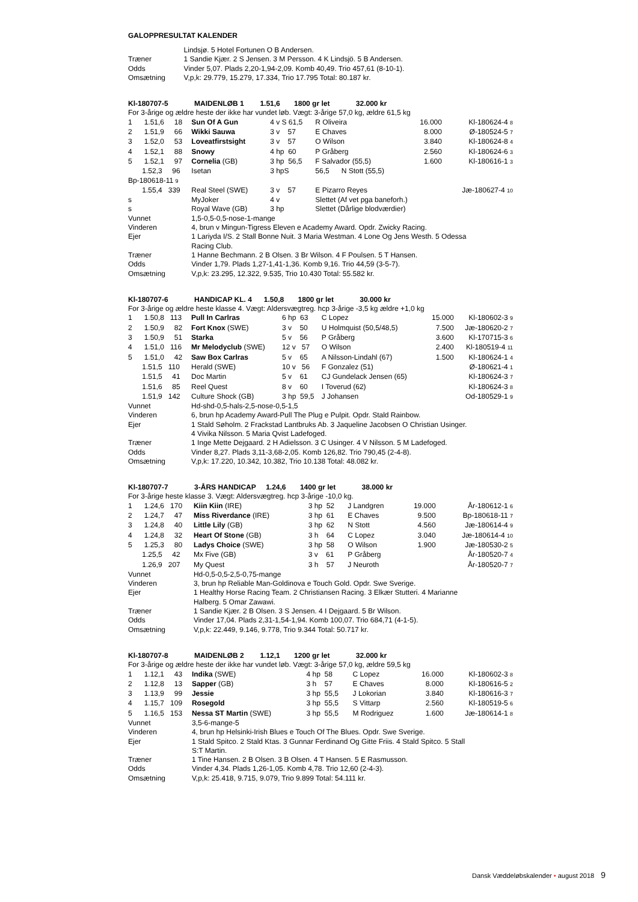GALOPPRESULTAT KALENDER
| | Lindsjø. 5 Hotel Fortunen O B Andersen. |
| Træner | 1 Sandie Kjær. 2 S Jensen. 3 M Persson. 4 K Lindsjö. 5 B Andersen. |
| Odds | Vinder 5,07. Plads 2,20-1,94-2,09. Komb 40,49. Trio 457,61 (8-10-1). |
| Omsætning | V,p,k: 29.779, 15.279, 17.334, Trio 17.795 Total: 80.187 kr. |
| Kl-180707-5 MAIDENLØB 1 1.51,6 1800 gr let 32.000 kr | | | | | |
| For 3-årige og ældre heste der ikke har vundet løb. Vægt: 3-årige 57,0 kg, ældre 61,5 kg | | | | | |
| 1 1.51,6 18 | Sun Of A Gun | 4 v S 61,5 | R Oliveira | 16.000 | Kl-180624-4 8 |
| 2 1.51,9 66 | Wikki Sauwa | 3 v 57 | E Chaves | 8.000 | Ø-180524-5 7 |
| 3 1.52,0 53 | Loveatfirstsight | 3 v 57 | O Wilson | 3.840 | Kl-180624-8 4 |
| 4 1.52,1 88 | Snowy | 4 hp 60 | P Gråberg | 2.560 | Kl-180624-6 3 |
| 5 1.52,1 97 | Cornelia (GB) | 3 hp 56,5 | F Salvador (55,5) | 1.600 | Kl-180616-1 3 |
| 1.52,3 96 | Isetan | 3 hpS | 56,5 N Stott (55,5) | | |
| Bp-180618-11 9 | | | | | |
| 1.55,4 339 | Real Steel (SWE) | 3 v 57 | E Pizarro Reyes | | Jæ-180627-4 10 |
| s | MyJoker | 4 v | Slettet (Af vet pga baneforh.) | | |
| s | Royal Wave (GB) | 3 hp | Slettet (Dårlige blodværdier) | | |
| Vunnet | 1,5-0,5-0,5-nose-1-mange | | | | |
| Vinderen | 4, brun v Mingun-Tigress Eleven e Academy Award. Opdr. Zwicky Racing. | | | | |
| Ejer | 1 Lariyda I/S. 2 Stall Bonne Nuit. 3 Maria Westman. 4 Lone Og Jens Westh. 5 Odessa Racing Club. | | | | |
| Træner | 1 Hanne Bechmann. 2 B Olsen. 3 Br Wilson. 4 F Poulsen. 5 T Hansen. | | | | |
| Odds | Vinder 1,79. Plads 1,27-1,41-1,36. Komb 9,16. Trio 44,59 (3-5-7). | | | | |
| Omsætning | V,p,k: 23.295, 12.322, 9.535, Trio 10.430 Total: 55.582 kr. | | | | |
| Kl-180707-6 HANDICAP KL. 4 1.50,8 1800 gr let 30.000 kr | | | | | |
| For 3-årige og ældre heste klasse 4. Vægt: Aldersvægtreg. hcp 3-årige -3,5 kg ældre +1,0 kg | | | | | |
| 1 1.50,8 113 | Pull In Carlras | 6 hp 63 | C Lopez | 15.000 | Kl-180602-3 9 |
| 2 1.50,9 82 | Fort Knox (SWE) | 3 v 50 | U Holmquist (50,5/48,5) | 7.500 | Jæ-180620-2 7 |
| 3 1.50,9 51 | Starka | 5 v 56 | P Gråberg | 3.600 | Kl-170715-3 6 |
| 4 1.51,0 116 | Mr Melodyclub (SWE) | 12 v 57 | O Wilson | 2.400 | Kl-180519-4 11 |
| 5 1.51,0 42 | Saw Box Carlras | 5 v 65 | A Nilsson-Lindahl (67) | 1.500 | Kl-180624-1 4 |
| 1.51,5 110 | Herald (SWE) | 10 v 56 | F Gonzalez (51) | | Ø-180621-4 1 |
| 1.51,5 41 | Doc Martin | 5 v 61 | CJ Gundelack Jensen (65) | | Kl-180624-3 7 |
| 1.51,6 85 | Reel Quest | 8 v 60 | I Toverud (62) | | Kl-180624-3 8 |
| 1.51,9 142 | Culture Shock (GB) | 3 hp 59,5 | J Johansen | | Od-180529-1 9 |
| Vunnet | Hd-shd-0,5-hals-2,5-nose-0,5-1,5 | | | | |
| Vinderen | 6, brun hp Academy Award-Pull The Plug e Pulpit. Opdr. Stald Rainbow. | | | | |
| Ejer | 1 Stald Søholm. 2 Frackstad Lantbruks Ab. 3 Jaqueline Jacobsen O Christian Usinger. 4 Vivika Nilsson. 5 Maria Qvist Ladefoged. | | | | |
| Træner | 1 Inge Mette Dejgaard. 2 H Adielsson. 3 C Usinger. 4 V Nilsson. 5 M Ladefoged. | | | | |
| Odds | Vinder 8,27. Plads 3,11-3,68-2,05. Komb 126,82. Trio 790,45 (2-4-8). | | | | |
| Omsætning | V,p,k: 17.220, 10.342, 10.382, Trio 10.138 Total: 48.082 kr. | | | | |
| Kl-180707-7 3-ÅRS HANDICAP 1.24,6 1400 gr let 38.000 kr | | | | | |
| For 3-årige heste klasse 3. Vægt: Aldersvægtreg. hcp 3-årige -10,0 kg. | | | | | |
| 1 1.24,6 170 | Kiin Kiin (IRE) | 3 hp 52 | J Landgren | 19.000 | År-180612-1 6 |
| 2 1.24,7 47 | Miss Riverdance (IRE) | 3 hp 61 | E Chaves | 9.500 | Bp-180618-11 7 |
| 3 1.24,8 40 | Little Lily (GB) | 3 hp 62 | N Stott | 4.560 | Jæ-180614-4 9 |
| 4 1.24,8 32 | Heart Of Stone (GB) | 3 h 64 | C Lopez | 3.040 | Jæ-180614-4 10 |
| 5 1.25,3 80 | Ladys Choice (SWE) | 3 hp 58 | O Wilson | 1.900 | Jæ-180530-2 5 |
| 1.25,5 42 | Mx Five (GB) | 3 v 61 | P Gråberg | | År-180520-7 4 |
| 1.26,9 207 | My Quest | 3 h 57 | J Neuroth | | År-180520-7 7 |
| Vunnet | Hd-0,5-0,5-2,5-0,75-mange | | | | |
| Vinderen | 3, brun hp Reliable Man-Goldinova e Touch Gold. Opdr. Swe Sverige. | | | | |
| Ejer | 1 Healthy Horse Racing Team. 2 Christiansen Racing. 3 Elkær Stutteri. 4 Marianne Halberg. 5 Omar Zawawi. | | | | |
| Træner | 1 Sandie Kjær. 2 B Olsen. 3 S Jensen. 4 I Dejgaard. 5 Br Wilson. | | | | |
| Odds | Vinder 17,04. Plads 2,31-1,54-1,94. Komb 100,07. Trio 684,71 (4-1-5). | | | | |
| Omsætning | V,p,k: 22.449, 9.146, 9.778, Trio 9.344 Total: 50.717 kr. | | | | |
| Kl-180707-8 MAIDENLØB 2 1.12,1 1200 gr let 32.000 kr | | | | | |
| For 3-årige og ældre heste der ikke har vundet løb. Vægt: 3-årige 57,0 kg, ældre 59,5 kg | | | | | |
| 1 1.12,1 43 | Indika (SWE) | 4 hp 58 | C Lopez | 16.000 | Kl-180602-3 8 |
| 2 1.12,8 13 | Sapper (GB) | 3 h 57 | E Chaves | 8.000 | Kl-180616-5 2 |
| 3 1.13,9 99 | Jessie | 3 hp 55,5 | J Lokorian | 3.840 | Kl-180616-3 7 |
| 4 1.15,7 109 | Rosegold | 3 hp 55,5 | S Vittarp | 2.560 | Kl-180519-5 6 |
| 5 1.16,5 153 | Nessa ST Martin (SWE) | 3 hp 55,5 | M Rodriguez | 1.600 | Jæ-180614-1 8 |
| Vunnet | 3,5-6-mange-5 | | | | |
| Vinderen | 4, brun hp Helsinki-Irish Blues e Touch Of The Blues. Opdr. Swe Sverige. | | | | |
| Ejer | 1 Stald Spitco. 2 Stald Ktas. 3 Gunnar Ferdinand Og Gitte Friis. 4 Stald Spitco. 5 Stall S:T Martin. | | | | |
| Træner | 1 Tine Hansen. 2 B Olsen. 3 B Olsen. 4 T Hansen. 5 E Rasmusson. | | | | |
| Odds | Vinder 4,34. Plads 1,26-1,05. Komb 4,78. Trio 12,60 (2-4-3). | | | | |
| Omsætning | V,p,k: 25.418, 9.715, 9.079, Trio 9.899 Total: 54.111 kr. | | | | |
Dansk Væddeløbskalender • august 2018 9